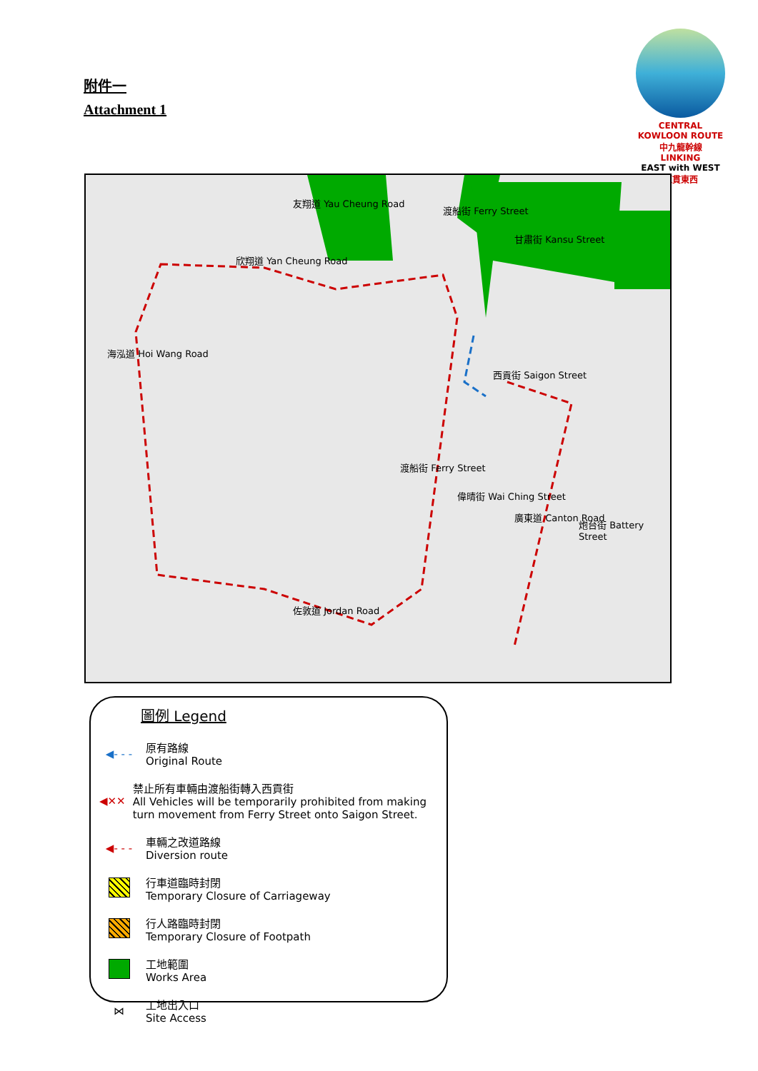附件一
Attachment 1
CENTRAL KOWLOON ROUTE 中九龍幹線
LINKING
EAST with WEST
龍貫東西
海泓道 Hoi Wang Road
欣翔道 Yan Cheung Road
友翔道 Yau Cheung Road
渡船街 Ferry Street
甘肅街 Kansu Street
西貢街 Saigon Street
渡船街 Ferry Street
偉晴街 Wai Ching Street
廣東道 Canton Road
炮台街 Battery Street
佐敦道 Jordan Road
圖例 Legend
◀- - -
原有路線
Original Route
◀✕✕
禁止所有車輛由渡船街轉入西貢街
All Vehicles will be temporarily prohibited from making turn movement from Ferry Street onto Saigon Street.
◀- - -
車輛之改道路線
Diversion route
行車道臨時封閉
Temporary Closure of Carriageway
行人路臨時封閉
Temporary Closure of Footpath
工地範圍
Works Area
⋈
工地出入口
Site Access